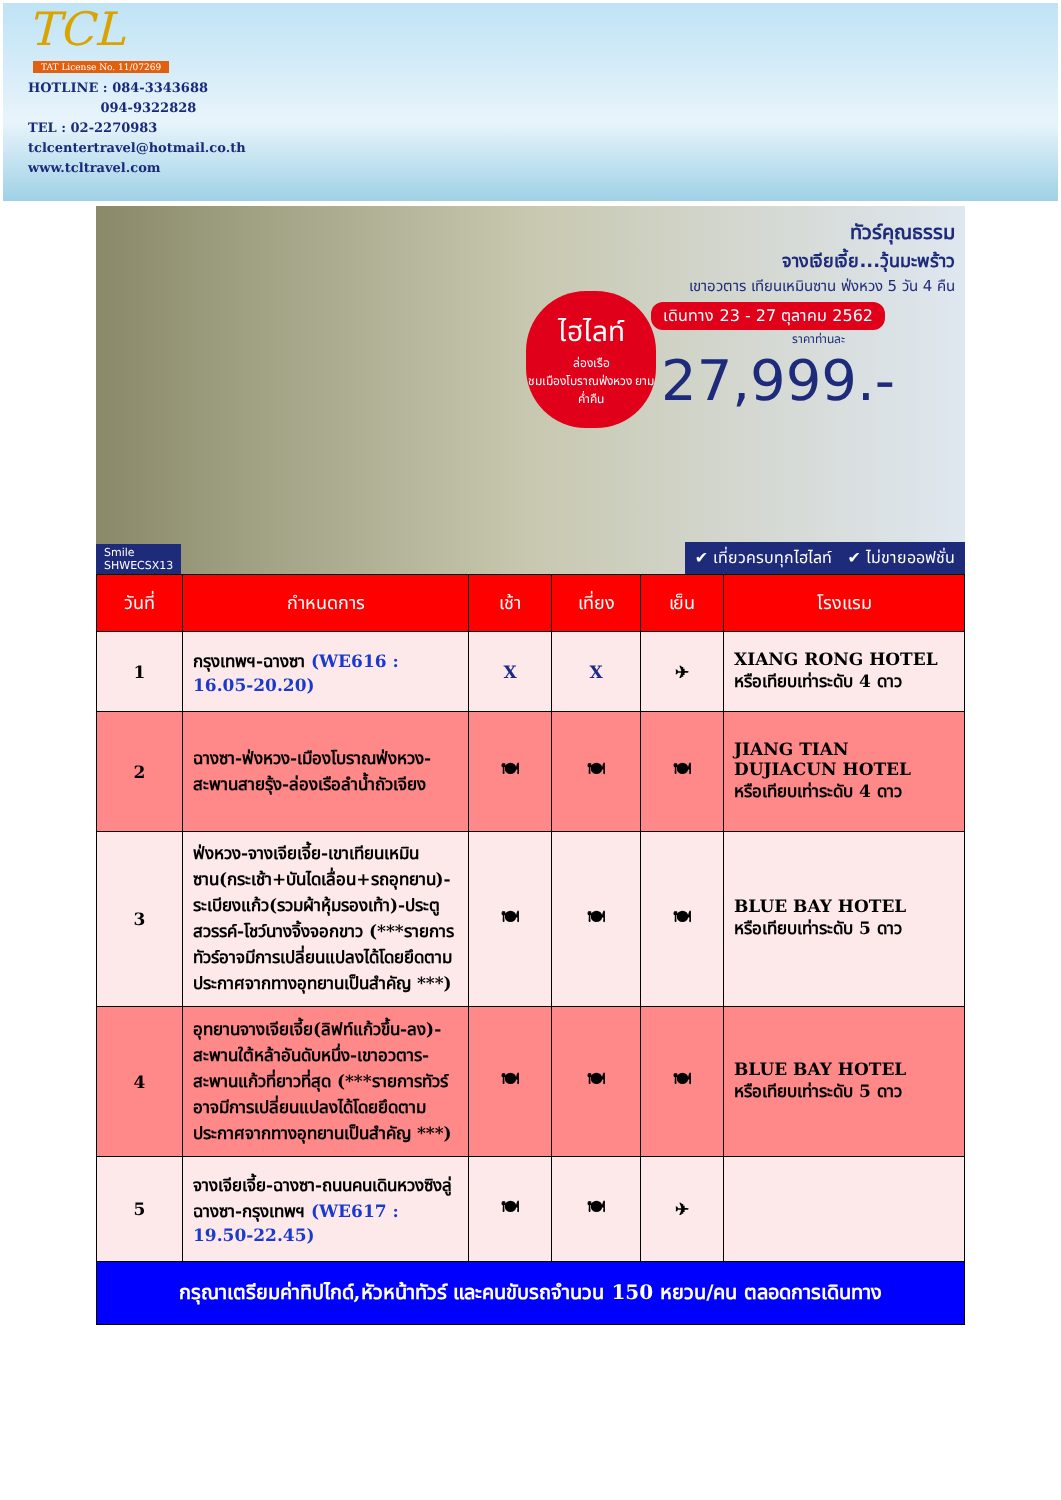TCL
TAT License No. 11/07269
HOTLINE : 084-3343688
094-9322828
TEL : 02-2270983
tclcentertravel@hotmail.co.th
www.tcltravel.com
ทัวร์คุณธรรม
จางเจียเจี้ย...วุ้นมะพร้าว
เขาอวตาร เทียนเหมินซาน ฟ่งหวง 5 วัน 4 คืน
เดินทาง 23 - 27 ตุลาคม 2562
ราคาท่านละ
27,999.-
ไฮไลท์
ล่องเรือ
ชมเมืองโบราณฟ่งหวง ยามค่ำคืน
Smile
SHWECSX13
✔ เที่ยวครบทุกไฮไลท์ ✔ ไม่ขายออฟชั่น
| วันที่ | กำหนดการ | เช้า | เที่ยง | เย็น | โรงแรม |
| --- | --- | --- | --- | --- | --- |
| 1 | กรุงเทพฯ-ฉางซา (WE616 : 16.05-20.20) | X | X | ✈ | XIANG RONG HOTEL หรือเทียบเท่าระดับ 4 ดาว |
| 2 | ฉางซา-ฟ่งหวง-เมืองโบราณฟ่งหวง-สะพานสายรุ้ง-ล่องเรือลำน้ำถัวเจียง | 🍽 | 🍽 | 🍽 | JIANG TIAN DUJIACUN HOTEL หรือเทียบเท่าระดับ 4 ดาว |
| 3 | ฟ่งหวง-จางเจียเจี้ย-เขาเทียนเหมินซาน(กระเช้า+บันไดเลื่อน+รถอุทยาน)-ระเบียงแก้ว(รวมผ้าหุ้มรองเท้า)-ประตูสวรรค์-โชว์นางจิ้งจอกขาว (***รายการทัวร์อาจมีการเปลี่ยนแปลงได้โดยยึดตามประกาศจากทางอุทยานเป็นสำคัญ ***) | 🍽 | 🍽 | 🍽 | BLUE BAY HOTEL หรือเทียบเท่าระดับ 5 ดาว |
| 4 | อุทยานจางเจียเจี้ย(ลิฟท์แก้วขึ้น-ลง)-สะพานใต้หล้าอันดับหนึ่ง-เขาอวตาร-สะพานแก้วที่ยาวที่สุด (***รายการทัวร์อาจมีการเปลี่ยนแปลงได้โดยยึดตามประกาศจากทางอุทยานเป็นสำคัญ ***) | 🍽 | 🍽 | 🍽 | BLUE BAY HOTEL หรือเทียบเท่าระดับ 5 ดาว |
| 5 | จางเจียเจี้ย-ฉางซา-ถนนคนเดินหวงซิงลู่ ฉางซา-กรุงเทพฯ (WE617 : 19.50-22.45) | 🍽 | 🍽 | ✈ | |
| กรุณาเตรียมค่าทิปไกด์,หัวหน้าทัวร์ และคนขับรถจำนวน 150 หยวน/คน ตลอดการเดินทาง | | | | | |